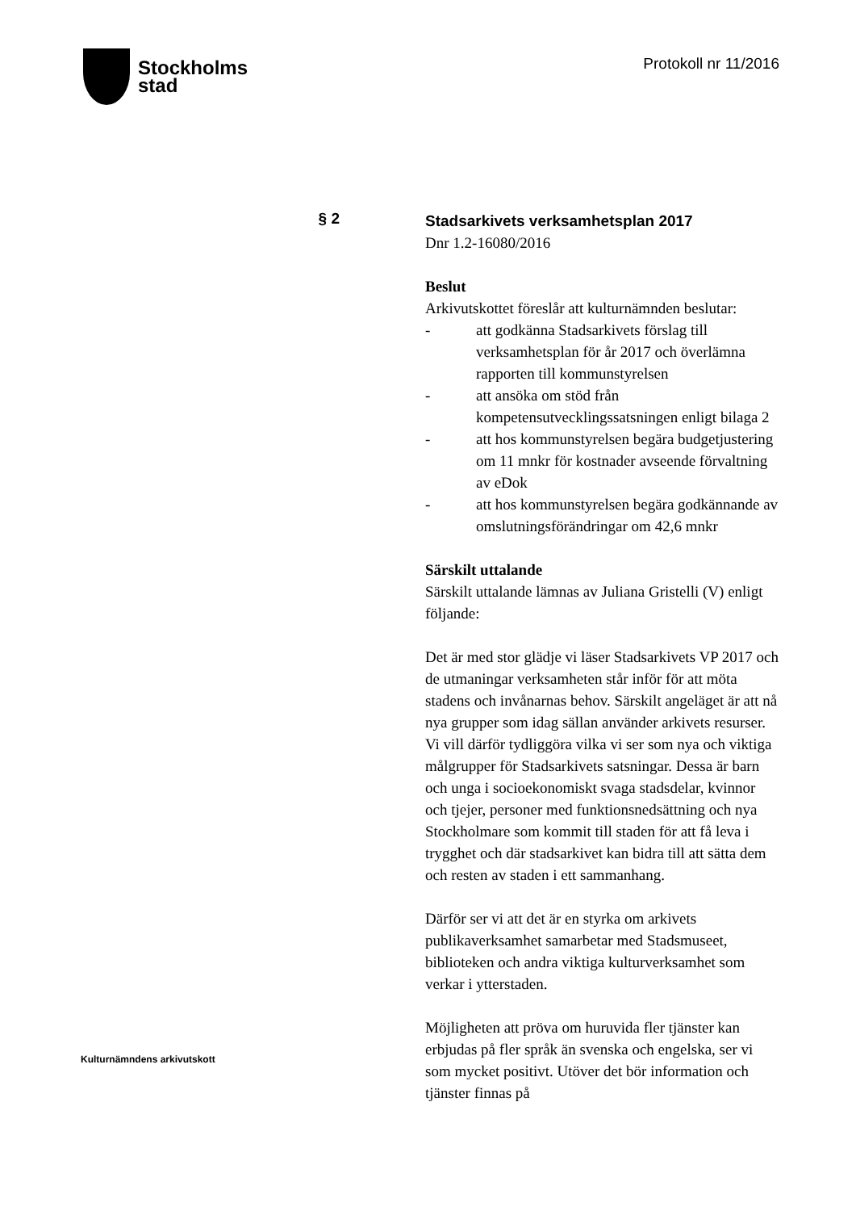Stockholms
stad
Protokoll nr 11/2016
§ 2
Stadsarkivets verksamhetsplan 2017
Dnr 1.2-16080/2016
Beslut
Arkivutskottet föreslår att kulturnämnden beslutar:
- att godkänna Stadsarkivets förslag till verksamhetsplan för år 2017 och överlämna rapporten till kommunstyrelsen
- att ansöka om stöd från kompetensutvecklingssatsningen enligt bilaga 2
- att hos kommunstyrelsen begära budgetjustering om 11 mnkr för kostnader avseende förvaltning av eDok
- att hos kommunstyrelsen begära godkännande av omslutningsförändringar om 42,6 mnkr
Särskilt uttalande
Särskilt uttalande lämnas av Juliana Gristelli (V) enligt följande:
Det är med stor glädje vi läser Stadsarkivets VP 2017 och de utmaningar verksamheten står inför för att möta stadens och invånarnas behov. Särskilt angeläget är att nå nya grupper som idag sällan använder arkivets resurser. Vi vill därför tydliggöra vilka vi ser som nya och viktiga målgrupper för Stadsarkivets satsningar. Dessa är barn och unga i socioekonomiskt svaga stadsdelar, kvinnor och tjejer, personer med funktionsnedsättning och nya Stockholmare som kommit till staden för att få leva i trygghet och där stadsarkivet kan bidra till att sätta dem och resten av staden i ett sammanhang.
Därför ser vi att det är en styrka om arkivets publikaverksamhet samarbetar med Stadsmuseet, biblioteken och andra viktiga kulturverksamhet som verkar i ytterstaden.
Möjligheten att pröva om huruvida fler tjänster kan erbjudas på fler språk än svenska och engelska, ser vi som mycket positivt. Utöver det bör information och tjänster finnas på
Kulturnämndens arkivutskott